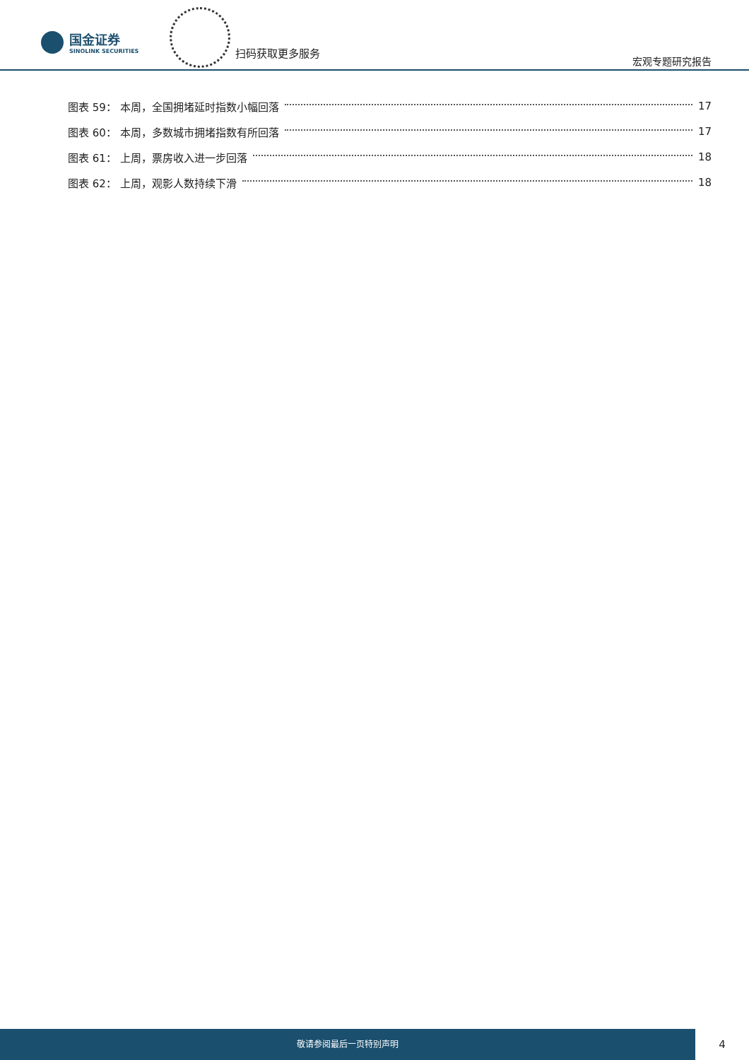国金证券
SINOLINK SECURITIES
扫码获取更多服务
宏观专题研究报告
图表 59： 本周，全国拥堵延时指数小幅回落 17
图表 60： 本周，多数城市拥堵指数有所回落 17
图表 61： 上周，票房收入进一步回落 18
图表 62： 上周，观影人数持续下滑 18
敬请参阅最后一页特别声明
4